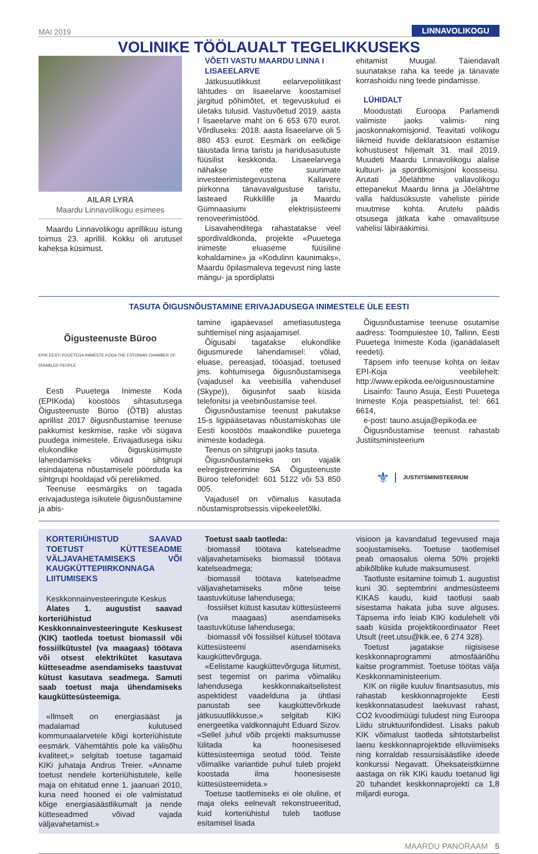MAI 2019 LINNAVOLIKOGU
VOLINIKE TÖÖLAUALT TEGELIKKUSEKS
AILAR LYRA
Maardu Linnavolikogu esimees
Maardu Linnavolikogu aprillikuu istung toimus 23. aprillil. Kokku oli arutusel kaheksa küsimust.
VÕETI VASTU MAARDU LINNA I LISAEELARVE
Jätkusuutlikkust eelarvepoliitikast lähtudes on lisaeelarve koostamisel järgitud põhimõtet, et tegevuskulud ei ületaks tulusid. Vastuvõetud 2019. aasta I lisaeelarve maht on 6 653 670 eurot. Võrdluseks: 2018. aasta lisaeelarve oli 5 880 453 eurot. Eesmärk on eelkõige täiustada linna taristu ja haridusasutuste füüsilist keskkonda. Lisaeelarvega nähakse ette suurimate investeerimistegevustena Kallavere piirkonna tänavavalgustuse taristu, lasteaed Rukkilille ja Maardu Gümnaasiumi elektrisüsteemi renoveerimistööd.
Lisavahenditega rahastatakse veel spordivaldkonda, projekte «Puuetega inimeste eluaseme füüsiline kohaldamine» ja «Kodulinn kaunimaks», Maardu õpilasmaleva tegevust ning laste mängu- ja spordiplatsi
ehitamist Muugal. Täiendavalt suunatakse raha ka teede ja tänavate korrashoidu ning teede pindamisse.
LÜHIDALT
Moodustati Euroopa Parlamendi valimiste jaoks valimis- ning jaoskonnakomisjonid. Teavitati volikogu liikmeid huvide deklaratsioon esitamise kohustusest hiljemalt 31. mail 2019. Muudeti Maardu Linnavolikogu alalise kultuuri- ja spordikomisjoni koosseisu. Arutati Jõelähtme vallavolikogu ettepanekut Maardu linna ja Jõelähtme valla haldusüksuste vaheliste piiride muutmise kohta. Arutelu päädis otsusega jätkata kahe omavalitsuse vahelisi läbirääkimisi.
TASUTA ÕIGUSNÕUSTAMINE ERIVAJADUSEGA INIMESTELE ÜLE EESTI
Õigusteenuste Büroo
EPIK EESTI PUUETEGA INIMESTE KODA THE ESTONIAN CHAMBER OF DISABLED PEOPLE
Eesti Puuetega Inimeste Koda (EPIKoda) koostöös sihtasutusega Õigusteenuste Büroo (ÕTB) alustas aprillist 2017 õigusnõustamise teenuse pakkumist keskmise, raske või sügava puudega inimestele. Erivajadusega isiku elukondlike õigusküsimuste lahendamiseks võivad sihtgrupi esindajatena nõustamisele pöörduda ka sihtgrupi hooldajad või pereliikmed.
Teenuse eesmärgiks on tagada erivajadustega isikutele õigusnõustamine ja abis-
tamine igapäevasel ametiasutustega suhtlemisel ning asjaajamisel.
Õigusabi tagatakse elukondlike õigusmurede lahendamisel: võlad, eluase, pereasjad, tööasjad, toetused jms. kohtumisega õigusnõustamisega (vajadusel ka veebisilla vahendusel (Skype)), õigusinfot saab küsida telefonitsi ja veebinõustamise teel.
Õigusnõustamise teenust pakutakse 15-s ligipääsetavas nõustamiskohas üle Eesti koostöös maakondlike puuetega inimeste kodadega.
Teenus on sihtgrupi jaoks tasuta.
Õigusnõustamiseks on vajalik eelregistreerimine SA Õigusteenuste Büroo telefonidel: 601 5122 või 53 850 005.
Vajadusel on võimalus kasutada nõustamisprotsessis viipekeeletõlki.
Õigusnõustamise teenuse osutamise aadress: Toompuiestee 10, Tallinn, Eesti Puuetega Inimeste Koda (iganädalaselt reedeti).
Täpsem info teenuse kohta on leitav EPI-Koja veebilehelt: http://www.epikoda.ee/oigusnoustamine
Lisainfo: Tauno Asuja, Eesti Puuetega Inimeste Koja peaspetsialist, tel: 661 6614,
e-post: tauno.asuja@epikoda.ee
Õigusnõustamise teenust rahastab Justiitsministeerium
⚜ JUSTIITSMINISTEERIUM
KORTERIÜHISTUD SAAVAD TOETUST KÜTTESEADME VÄLJAVAHETAMISEKS VÕI KAUGKÜTTEPIIRKONNAGA LIITUMISEKS
Keskkonnainvesteeringute Keskus
Alates 1. augustist saavad korteriühistud Keskkonnainvesteeringute Keskusest (KIK) taotleda toetust biomassil või fossiilkütustel (va maagaas) töötava või otsest elektrikütet kasutava kütteseadme asendamiseks taastuvat kütust kasutava seadmega. Samuti saab toetust maja ühendamiseks kaugküttesüsteemiga.
«Ilmselt on energiasääst ja madalamad kulutused kommunaalarvetele kõigi korteriühistute eesmärk. Vähemtähtis pole ka välisõhu kvaliteet,» selgitab toetuse tagamaid KIKi juhataja Andrus Treier. «Anname toetust nendele korteriühistutele, kelle maja on ehitatud enne 1. jaanuari 2010, kuna need hooned ei ole valmistatud kõige energiasäästlikumalt ja nende kütteseadmed võivad vajada väljavahetamist.»
Toetust saab taotleda:
·biomassil töötava katelseadme väljavahetamiseks biomassil töötava katelseadmega;
·biomassil töötava katelseadme väljavahetamiseks mõne teise taastuvkütuse lahendusega;
·fossiilset kütust kasutav küttesüsteemi (va maagaas) asendamiseks taastuvkütuse lahendusega;
·biomassil või fossiilsel kütusel töötava küttesüsteemi asendamiseks kaugküttevõrguga.
«Eelistame kaugküttevõrguga liitumist, sest tegemist on parima võimaliku lahendusega keskkonnakaitselistest aspektidest vaadelduna ja ühtlasi panustab see kaugküttevõrkude jätkusuutlikkusse,» selgitab KIKi energeetika valdkonnajuht Eduard Sizov. «Sellel juhul võib projekti maksumusse lülitada ka hoonesisesed küttesüsteemiga seotud tööd. Teiste võimalike variantide puhul tuleb projekt koostada ilma hoonesiseste küttesüsteemideta.»
Toetuse taotlemiseks ei ole oluline, et maja oleks eelnevalt rekonstrueeritud, kuid korteriühistul tuleb taotluse esitamisel lisada
visioon ja kavandatud tegevused maja soojustamiseks. Toetuse taotlemisel peab omaosalus olema 50% projekti abikõlblike kulude maksumusest.
Taotluste esitamine toimub 1. augustist kuni 30. septembrini andmesüsteemi KIKAS kaudu, kuid taotlusi saab sisestama hakata juba suve alguses. Täpsema info leiab KIKi kodulehelt või saab küsida projektikoordinaator Reet Utsult (reet.utsu@kik.ee, 6 274 328).
Toetust jagatakse riigisisese keskkonnaprogrammi atmosfääriõhu kaitse programmist. Toetuse töötas välja Keskkonnaministeerium.
KIK on riigile kuuluv finantsasutus, mis rahastab keskkonnaprojekte Eesti keskkonnatasudest laekuvast rahast, CO2 kvoodimüügi tuludest ning Euroopa Liidu struktuurifondidest. Lisaks pakub KIK võimalust taotleda sihtotstarbelist laenu keskkonnaprojektide elluviimiseks ning korraldab ressursisäästlike ideede konkurssi Negavatt. Üheksateistkümne aastaga on riik KIKi kaudu toetanud ligi 20 tuhandet keskkonnaprojekti ca 1,8 miljardi euroga.
MAARDU PANORAAM 5